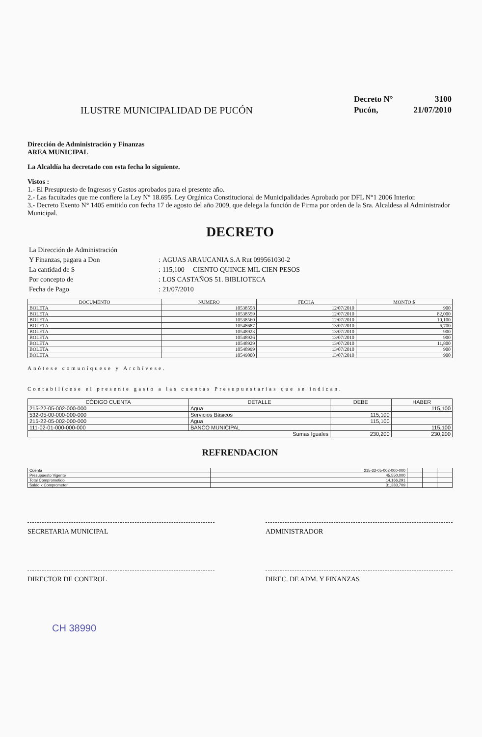ILUSTRE MUNICIPALIDAD DE PUCÓN
| Decreto N° | 3100 |
| Pucón, | 21/07/2010 |
Dirección de Administración y Finanzas
AREA MUNICIPAL
La Alcaldía ha decretado con esta fecha lo siguiente.
Vistos :
1.- El Presupuesto de Ingresos y Gastos aprobados para el presente año.
2.- Las facultades que me confiere la Ley N° 18.695. Ley Orgánica Constitucional de Municipalidades Aprobado por DFL N°1 2006 Interior.
3.- Decreto Exento N° 1405 emitido con fecha 17 de agosto del año 2009, que delega la función de Firma por orden de la Sra. Alcaldesa al Administrador Municipal.
DECRETO
| La Dirección de Administración | | |
| Y Finanzas, pagara a Don | : | AGUAS ARAUCANIA S.A Rut 099561030-2 |
| La cantidad de $ | : | 115,100 CIENTO QUINCE MIL CIEN PESOS |
| Por concepto de | : | LOS CASTAÑOS 51. BIBLIOTECA |
| Fecha de Pago | : | 21/07/2010 |
| DOCUMENTO | NUMERO | FECHA | MONTO $ |
| --- | --- | --- | --- |
| BOLETA | 10538558 | 12/07/2010 | 900 |
| BOLETA | 10538559 | 12/07/2010 | 82,000 |
| BOLETA | 10538560 | 12/07/2010 | 10,100 |
| BOLETA | 10548687 | 13/07/2010 | 6,700 |
| BOLETA | 10548923 | 13/07/2010 | 900 |
| BOLETA | 10548926 | 13/07/2010 | 900 |
| BOLETA | 10548929 | 13/07/2010 | 11,800 |
| BOLETA | 10548999 | 13/07/2010 | 900 |
| BOLETA | 10549000 | 13/07/2010 | 900 |
Anótese comuníquese y Archívese.
Contabilícese el presente gasto a las cuentas Presupuestarias que se indican.
| CÓDIGO CUENTA | DETALLE | DEBE | HABER |
| --- | --- | --- | --- |
| 215-22-05-002-000-000 | Agua | | 115,100 |
| 532-05-00-000-000-000 | Servicios Básicos | 115,100 | |
| 215-22-05-002-000-000 | Agua | 115,100 | |
| 111-02-01-000-000-000 | BANCO MUNICIPAL | | 115,100 |
| Sumas Iguales | | 230,200 | 230,200 |
REFRENDACION
| Cuenta | 215-22-05-002-000-000 | | | |
| Presupuesto Vigente | 45,550,000 | | | |
| Total Comprometido | 14,166,291 | | | |
| Saldo x Comprometer | 31,383,709 | | | |
SECRETARIA MUNICIPAL ADMINISTRADOR
DIRECTOR DE CONTROL DIREC. DE ADM. Y FINANZAS
CH 38990